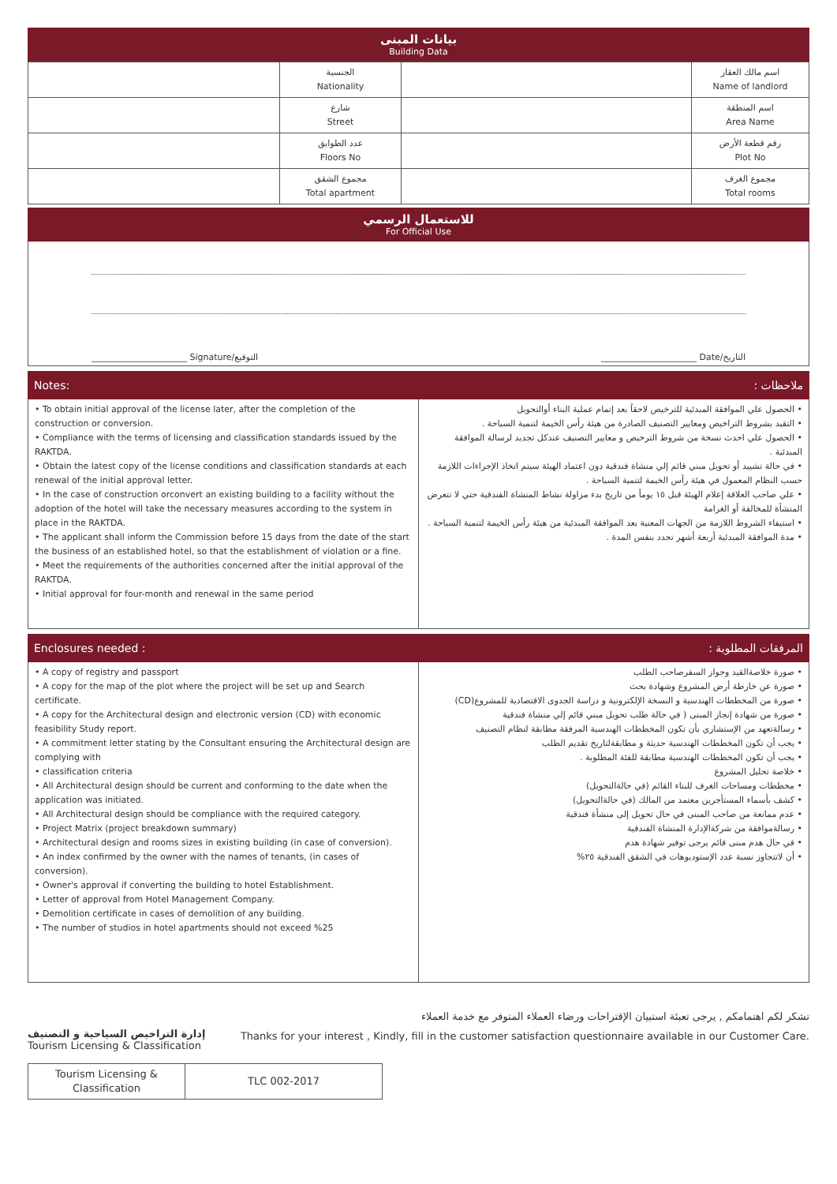بيانات المبنى
Building Data
| | الجنسية Nationality | | اسم مالك العقار Name of landlord |
| | شارع Street | | اسم المنطقة Area Name |
| | عدد الطوابق Floors No | | رقم قطعة الأرض Plot No |
| | مجموع الشقق Total apartment | | مجموع الغرف Total rooms |
للاستعمال الرسمي
For Official Use
______________________ Signature/التوقيع ______________________ Date/التاريخ
Notes: ملاحظات :
• To obtain initial approval of the license later, after the completion of the construction or conversion.
• Compliance with the terms of licensing and classification standards issued by the RAKTDA.
• Obtain the latest copy of the license conditions and classification standards at each renewal of the initial approval letter.
• In the case of construction orconvert an existing building to a facility without the adoption of the hotel will take the necessary measures according to the system in place in the RAKTDA.
• The applicant shall inform the Commission before 15 days from the date of the start the business of an established hotel, so that the establishment of violation or a fine.
• Meet the requirements of the authorities concerned after the initial approval of the RAKTDA.
• Initial approval for four-month and renewal in the same period
• الحصول علي الموافقة المبدئية للترخيص لاحقاً بعد إتمام عملية البناء أوالتحويل
• التقيد بشروط التراخيص ومعايير التصنيف الصادرة من هيئة رأس الخيمة لتنمية السياحة .
• الحصول علي احدث نسخة من شروط الترخيص و معايير التصنيف عندكل تجديد لرسالة الموافقة المبدئية .
• في حالة تشييد أو تحويل مبني قائم إلي منشاة فندقية دون اعتماد الهيئة سيتم اتخاذ الإجراءات اللازمة حسب النظام المعمول في هيئة رأس الخيمة لتنمية السياحة .
• علي صاحب العلاقة إعلام الهيئة قبل ١٥ يوماً من تاريخ بدء مزاولة نشاط المنشاة الفندقية حتي لا تتعرض المنشأة للمخالفة أو الغرامة
• استيفاء الشروط اللازمة من الجهات المعنية بعد الموافقة المبدئية من هيئة رأس الخيمة لتنمية السياحة .
• مدة الموافقة المبدئية أربعة أشهر تجدد بنفس المدة .
Enclosures needed : المرفقات المطلوبة :
• A copy of registry and passport
• A copy for the map of the plot where the project will be set up and Search certificate.
• A copy for the Architectural design and electronic version (CD) with economic feasibility Study report.
• A commitment letter stating by the Consultant ensuring the Architectural design are complying with
• classification criteria
• All Architectural design should be current and conforming to the date when the application was initiated.
• All Architectural design should be compliance with the required category.
• Project Matrix (project breakdown summary)
• Architectural design and rooms sizes in existing building (in case of conversion).
• An index confirmed by the owner with the names of tenants, (in cases of conversion).
• Owner's approval if converting the building to hotel Establishment.
• Letter of approval from Hotel Management Company.
• Demolition certificate in cases of demolition of any building.
• The number of studios in hotel apartments should not exceed %25
• صورة خلاصةالقيد وجواز السفرصاحب الطلب
• صورة عن خارطة أرض المشروع وشهادة بحث
• صورة من المخططات الهندسية و النسخة الإلكترونية و دراسة الجدوى الاقتصادية للمشروع(CD)
• صورة من شهادة إنجاز المبنى ( في حالة طلب تحويل مبني قائم إلي منشاة فندقية
• رسالةتعهد من الإستشاري بأن تكون المخططات الهندسية المرفقة مطابقة لنظام التصنيف
• يجب أن تكون المخططات الهندسية حديثة و مطابقةلتاريخ تقديم الطلب
• يجب أن تكون المخططات الهندسية مطابقة للفئة المطلوبة .
• خلاصة تحليل المشروع
• مخططات ومساحات الغرف للبناء القائم (في حالةالتحويل)
• كشف بأسماء المستأجرين معتمد من المالك (في حالةالتحويل)
• عدم ممانعة من صاحب المبنى في حال تحويل إلى منشأة فندقية
• رسالةموافقة من شركةالإدارة المنشاة الفندقية
• في حال هدم مبنى قائم يرجى توفير شهادة هدم
• أن لاتتجاوز نسبة عدد الإستوديوهات في الشقق الفندقية ٢٥%
إدارة التراخيص السياحية و التصنيف
Tourism Licensing & Classification
تشكر لكم اهتمامكم , يرجى تعبئة استبيان الإقتراحات ورضاء العملاء المتوفر مع خدمة العملاء
Thanks for your interest , Kindly, fill in the customer satisfaction questionnaire available in our Customer Care.
| Tourism Licensing & Classification | TLC 002-2017 |